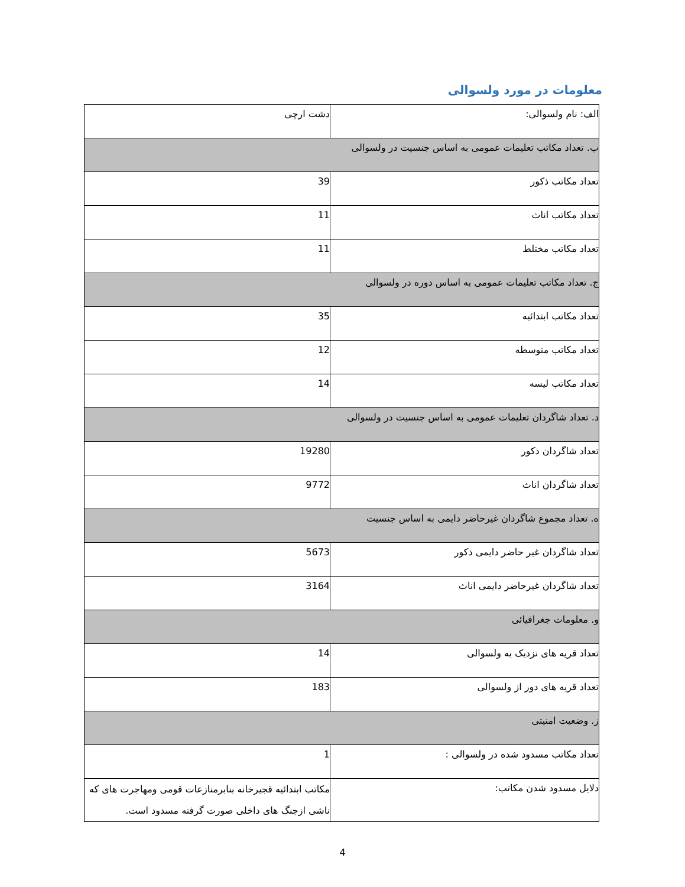معلومات در مورد ولسوالی
| الف: نام ولسوالی: | دشت ارچی |
| ب. تعداد مکاتب تعلیمات عمومی به اساس جنسیت در ولسوالی | |
| تعداد مکاتب ذکور | 39 |
| تعداد مکاتب اناث | 11 |
| تعداد مکاتب مختلط | 11 |
| ج. تعداد مکاتب تعلیمات عمومی به اساس دوره در ولسوالی | |
| تعداد مکاتب ابتدائیه | 35 |
| تعداد مکاتب متوسطه | 12 |
| تعداد مکاتب لیسه | 14 |
| د. تعداد شاگردان تعلیمات عمومی به اساس جنسیت در ولسوالی | |
| تعداد شاگردان ذکور | 19280 |
| تعداد شاگردان اناث | 9772 |
| ه. تعداد مجموع شاگردان غیرحاضر دایمی به اساس جنسیت | |
| تعداد شاگردان غیر حاضر دایمی ذکور | 5673 |
| تعداد شاگردان غیرحاضر دایمی اناث | 3164 |
| و. معلومات جغرافیائی | |
| تعداد قریه های نزدیک به ولسوالی | 14 |
| تعداد قریه های دور از ولسوالی | 183 |
| ز. وضعیت امنیتی | |
| تعداد مکاتب مسدود شده در ولسوالی : | 1 |
| دلایل مسدود شدن مکاتب: | مکاتب ابتدائیه قجیرخانه بنابرمنازعات قومی ومهاجرت های که ناشی ازجنگ های داخلی صورت گرفته مسدود است. |
4